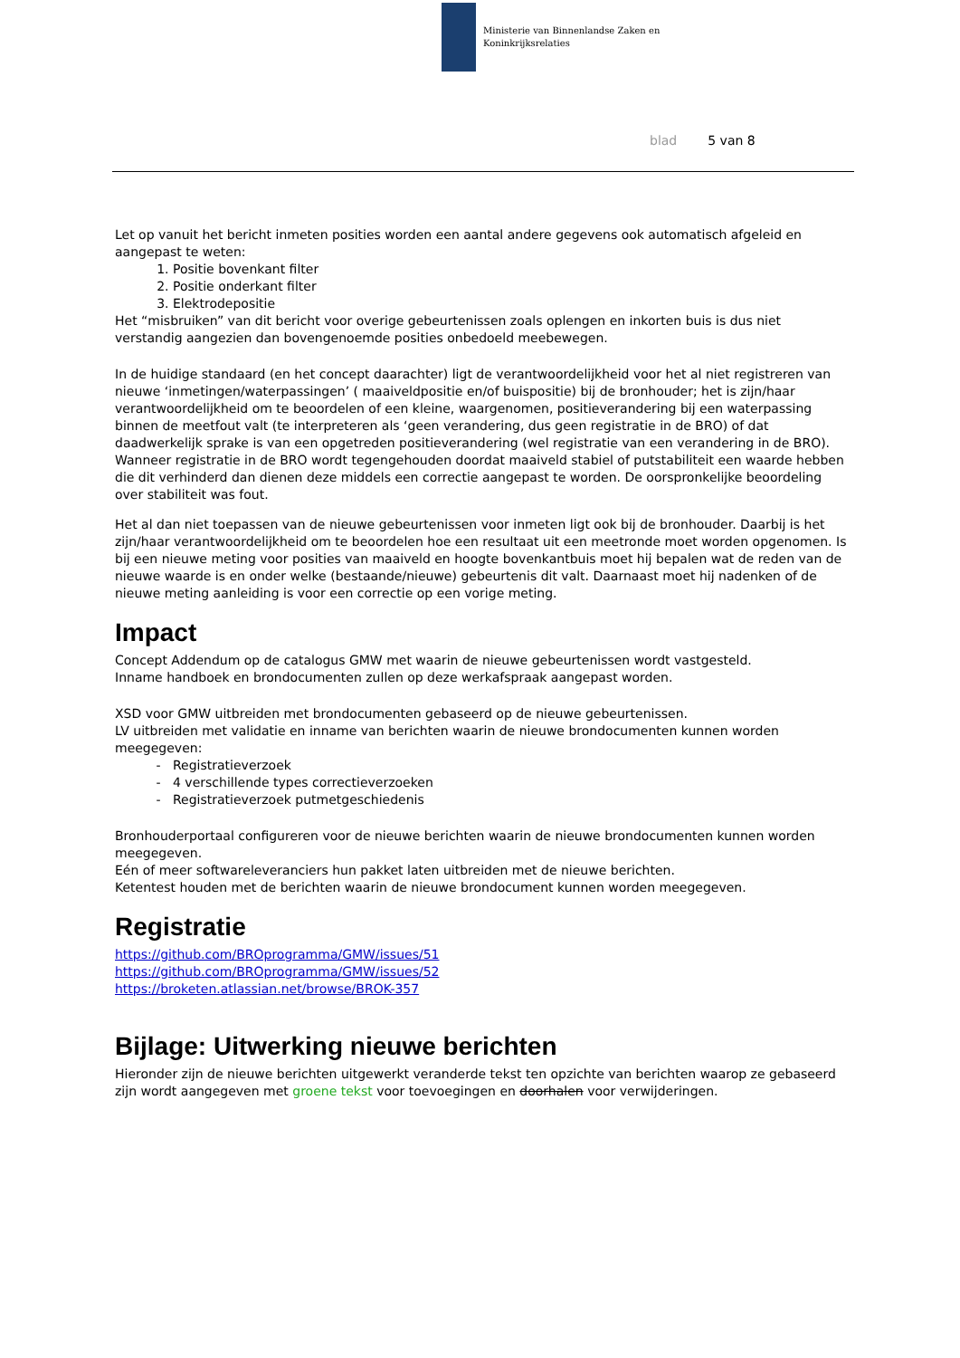Ministerie van Binnenlandse Zaken en
Koninkrijksrelaties
blad 5 van 8
Let op vanuit het bericht inmeten posities worden een aantal andere gegevens ook automatisch afgeleid en aangepast te weten:
1. Positie bovenkant filter
2. Positie onderkant filter
3. Elektrodepositie
Het “misbruiken” van dit bericht voor overige gebeurtenissen zoals oplengen en inkorten buis is dus niet verstandig aangezien dan bovengenoemde posities onbedoeld meebewegen.
In de huidige standaard (en het concept daarachter) ligt de verantwoordelijkheid voor het al niet registreren van nieuwe ‘inmetingen/waterpassingen’ ( maaiveldpositie en/of buispositie) bij de bronhouder; het is zijn/haar verantwoordelijkheid om te beoordelen of een kleine, waargenomen, positieverandering bij een waterpassing binnen de meetfout valt (te interpreteren als ‘geen verandering, dus geen registratie in de BRO) of dat daadwerkelijk sprake is van een opgetreden positieverandering (wel registratie van een verandering in de BRO). Wanneer registratie in de BRO wordt tegengehouden doordat maaiveld stabiel of putstabiliteit een waarde hebben die dit verhinderd dan dienen deze middels een correctie aangepast te worden. De oorspronkelijke beoordeling over stabiliteit was fout.
Het al dan niet toepassen van de nieuwe gebeurtenissen voor inmeten ligt ook bij de bronhouder. Daarbij is het zijn/haar verantwoordelijkheid om te beoordelen hoe een resultaat uit een meetronde moet worden opgenomen. Is bij een nieuwe meting voor posities van maaiveld en hoogte bovenkantbuis moet hij bepalen wat de reden van de nieuwe waarde is en onder welke (bestaande/nieuwe) gebeurtenis dit valt. Daarnaast moet hij nadenken of de nieuwe meting aanleiding is voor een correctie op een vorige meting.
Impact
Concept Addendum op de catalogus GMW met waarin de nieuwe gebeurtenissen wordt vastgesteld.
Inname handboek en brondocumenten zullen op deze werkafspraak aangepast worden.
XSD voor GMW uitbreiden met brondocumenten gebaseerd op de nieuwe gebeurtenissen.
LV uitbreiden met validatie en inname van berichten waarin de nieuwe brondocumenten kunnen worden meegegeven:
Registratieverzoek
4 verschillende types correctieverzoeken
Registratieverzoek putmetgeschiedenis
Bronhouderportaal configureren voor de nieuwe berichten waarin de nieuwe brondocumenten kunnen worden meegegeven.
Eén of meer softwareleveranciers hun pakket laten uitbreiden met de nieuwe berichten.
Ketentest houden met de berichten waarin de nieuwe brondocument kunnen worden meegegeven.
Registratie
https://github.com/BROprogramma/GMW/issues/51
https://github.com/BROprogramma/GMW/issues/52
https://broketen.atlassian.net/browse/BROK-357
Bijlage: Uitwerking nieuwe berichten
Hieronder zijn de nieuwe berichten uitgewerkt veranderde tekst ten opzichte van berichten waarop ze gebaseerd zijn wordt aangegeven met groene tekst voor toevoegingen en doorhalen voor verwijderingen.